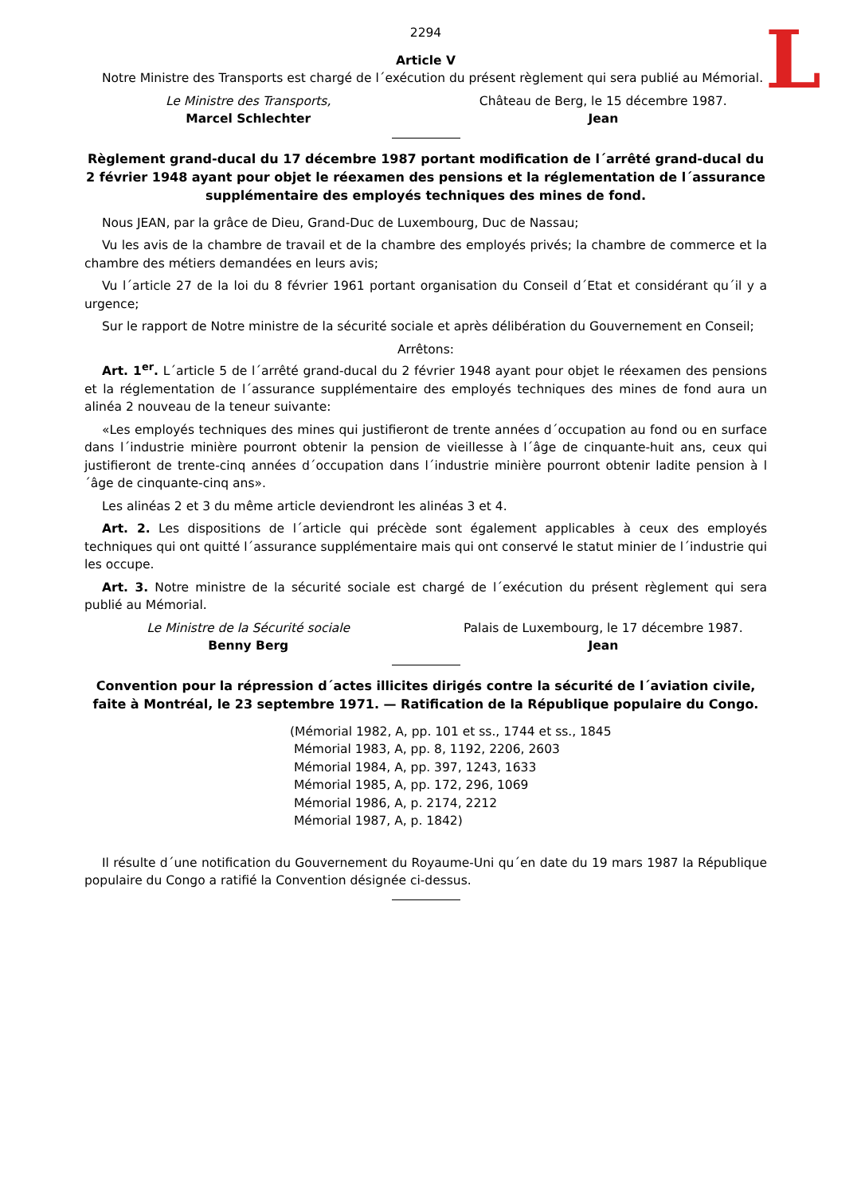L
2294
Article V
Notre Ministre des Transports est chargé de l´exécution du présent règlement qui sera publié au Mémorial.
Le Ministre des Transports,
Marcel Schlechter
Château de Berg, le 15 décembre 1987.
Jean
Règlement grand-ducal du 17 décembre 1987 portant modification de l´arrêté grand-ducal du 2 février 1948 ayant pour objet le réexamen des pensions et la réglementation de l´assurance supplémentaire des employés techniques des mines de fond.
Nous JEAN, par la grâce de Dieu, Grand-Duc de Luxembourg, Duc de Nassau;
Vu les avis de la chambre de travail et de la chambre des employés privés; la chambre de commerce et la chambre des métiers demandées en leurs avis;
Vu l´article 27 de la loi du 8 février 1961 portant organisation du Conseil d´Etat et considérant qu´il y a urgence;
Sur le rapport de Notre ministre de la sécurité sociale et après délibération du Gouvernement en Conseil;
Arrêtons:
Art. 1<sup>er</sup>. L´article 5 de l´arrêté grand-ducal du 2 février 1948 ayant pour objet le réexamen des pensions et la réglementation de l´assurance supplémentaire des employés techniques des mines de fond aura un alinéa 2 nouveau de la teneur suivante:
«Les employés techniques des mines qui justifieront de trente années d´occupation au fond ou en surface dans l´industrie minière pourront obtenir la pension de vieillesse à l´âge de cinquante-huit ans, ceux qui justifieront de trente-cinq années d´occupation dans l´industrie minière pourront obtenir ladite pension à l´âge de cinquante-cinq ans».
Les alinéas 2 et 3 du même article deviendront les alinéas 3 et 4.
Art. 2. Les dispositions de l´article qui précède sont également applicables à ceux des employés techniques qui ont quitté l´assurance supplémentaire mais qui ont conservé le statut minier de l´industrie qui les occupe.
Art. 3. Notre ministre de la sécurité sociale est chargé de l´exécution du présent règlement qui sera publié au Mémorial.
Le Ministre de la Sécurité sociale
Benny Berg
Palais de Luxembourg, le 17 décembre 1987.
Jean
Convention pour la répression d´actes illicites dirigés contre la sécurité de l´aviation civile, faite à Montréal, le 23 septembre 1971. — Ratification de la République populaire du Congo.
(Mémorial 1982, A, pp. 101 et ss., 1744 et ss., 1845
Mémorial 1983, A, pp. 8, 1192, 2206, 2603
Mémorial 1984, A, pp. 397, 1243, 1633
Mémorial 1985, A, pp. 172, 296, 1069
Mémorial 1986, A, p. 2174, 2212
Mémorial 1987, A, p. 1842)
Il résulte d´une notification du Gouvernement du Royaume-Uni qu´en date du 19 mars 1987 la République populaire du Congo a ratifié la Convention désignée ci-dessus.